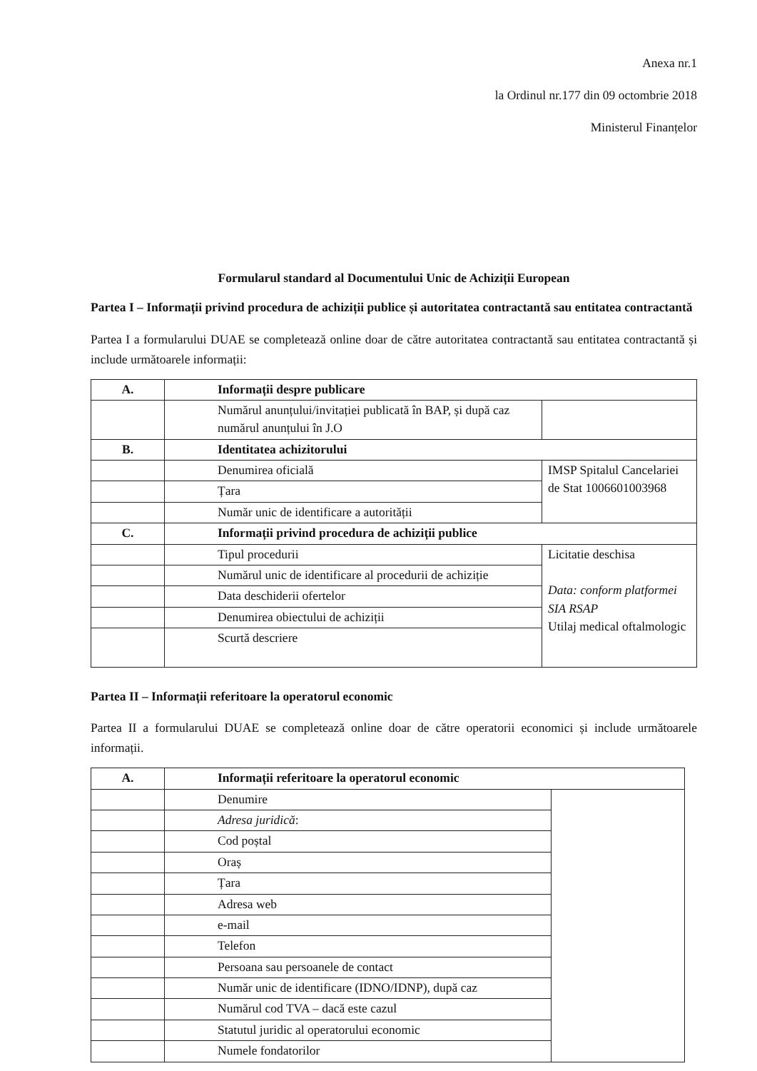Anexa nr.1
la Ordinul nr.177 din 09 octombrie 2018
Ministerul Finanțelor
Formularul standard al Documentului Unic de Achiziții European
Partea I – Informații privind procedura de achiziții publice și autoritatea contractantă sau entitatea contractantă
Partea I a formularului DUAE se completează online doar de către autoritatea contractantă sau entitatea contractantă și include următoarele informații:
| A. | Informații despre publicare | |
| | Numărul anunțului/invitației publicată în BAP, și după caz numărul anunțului în J.O | |
| B. | Identitatea achizitorului | |
| | Denumirea oficială | IMSP Spitalul Cancelariei de Stat 1006601003968 |
| | Țara | |
| | Număr unic de identificare a autorității | |
| C. | Informații privind procedura de achiziții publice | |
| | Tipul procedurii | Licitatie deschisa Data: conform platformei SIA RSAP Utilaj medical oftalmologic |
| | Numărul unic de identificare al procedurii de achiziție | |
| | Data deschiderii ofertelor | |
| | Denumirea obiectului de achiziții | |
| | Scurtă descriere | |
Partea II – Informații referitoare la operatorul economic
Partea II a formularului DUAE se completează online doar de către operatorii economici și include următoarele informații.
| A. | Informații referitoare la operatorul economic | |
| | Denumire | |
| | Adresa juridică : | |
| | Cod poștal | |
| | Oraș | |
| | Țara | |
| | Adresa web | |
| | e-mail | |
| | Telefon | |
| | Persoana sau persoanele de contact | |
| | Număr unic de identificare (IDNO/IDNP), după caz | |
| | Numărul cod TVA – dacă este cazul | |
| | Statutul juridic al operatorului economic | |
| | Numele fondatorilor | |